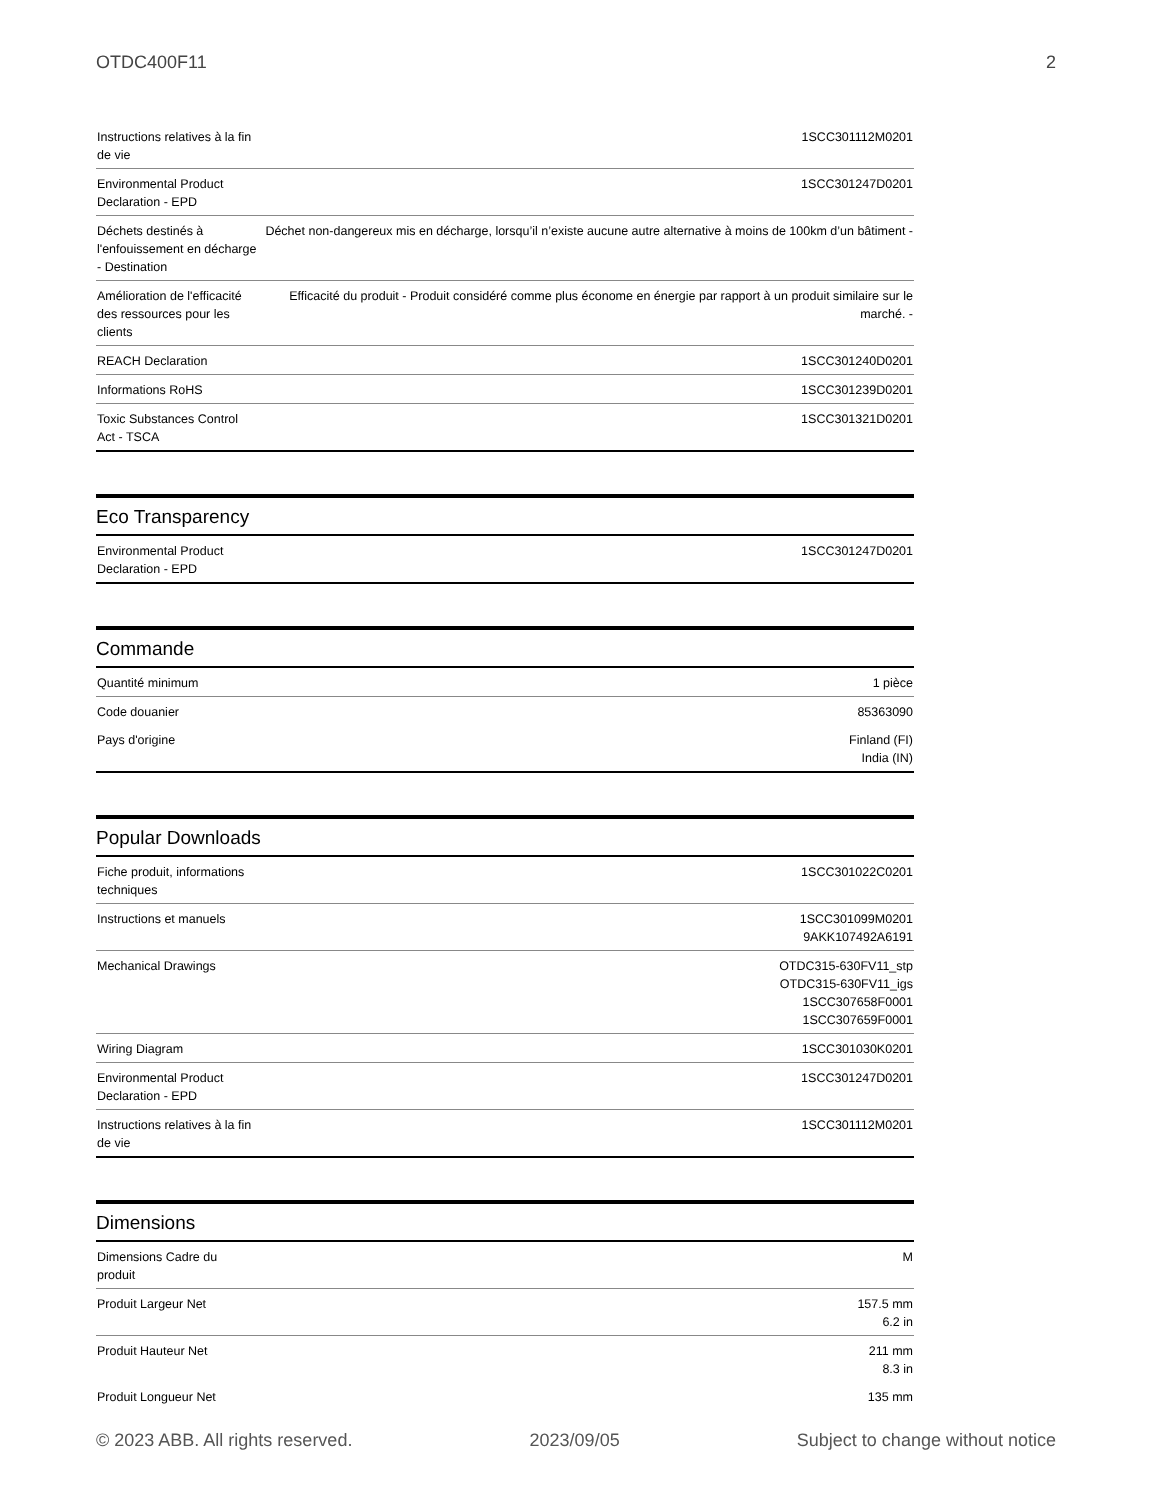OTDC400F11 2
| Instructions relatives à la fin de vie | 1SCC301112M0201 |
| Environmental Product Declaration - EPD | 1SCC301247D0201 |
| Déchets destinés à l'enfouissement en décharge - Destination | Déchet non-dangereux mis en décharge, lorsqu’il n’existe aucune autre alternative à moins de 100km d’un bâtiment - |
| Amélioration de l'efficacité des ressources pour les clients | Efficacité du produit - Produit considéré comme plus économe en énergie par rapport à un produit similaire sur le marché. - |
| REACH Declaration | 1SCC301240D0201 |
| Informations RoHS | 1SCC301239D0201 |
| Toxic Substances Control Act - TSCA | 1SCC301321D0201 |
Eco Transparency
| Environmental Product Declaration - EPD | 1SCC301247D0201 |
Commande
| Quantité minimum | 1 pièce |
| Code douanier | 85363090 |
| Pays d'origine | Finland (FI) India (IN) |
Popular Downloads
| Fiche produit, informations techniques | 1SCC301022C0201 |
| Instructions et manuels | 1SCC301099M0201 9AKK107492A6191 |
| Mechanical Drawings | OTDC315-630FV11_stp OTDC315-630FV11_igs 1SCC307658F0001 1SCC307659F0001 |
| Wiring Diagram | 1SCC301030K0201 |
| Environmental Product Declaration - EPD | 1SCC301247D0201 |
| Instructions relatives à la fin de vie | 1SCC301112M0201 |
Dimensions
| Dimensions Cadre du produit | M |
| Produit Largeur Net | 157.5 mm 6.2 in |
| Produit Hauteur Net | 211 mm 8.3 in |
| Produit Longueur Net | 135 mm |
© 2023 ABB. All rights reserved. 2023/09/05 Subject to change without notice